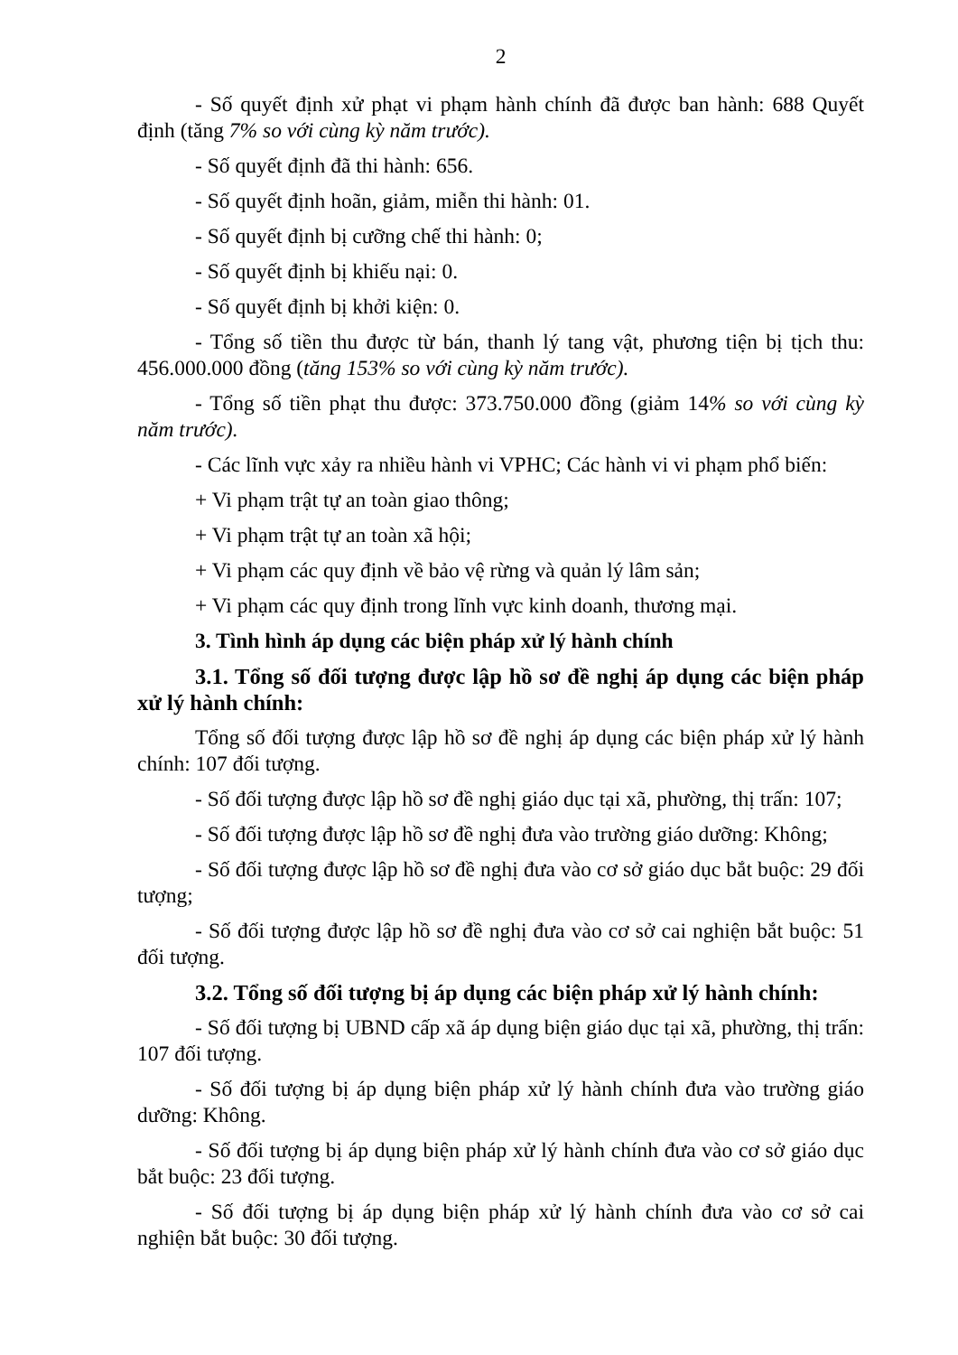2
- Số quyết định xử phạt vi phạm hành chính đã được ban hành: 688 Quyết định (tăng 7% so với cùng kỳ năm trước).
- Số quyết định đã thi hành: 656.
- Số quyết định hoãn, giảm, miễn thi hành: 01.
- Số quyết định bị cưỡng chế thi hành: 0;
- Số quyết định bị khiếu nại: 0.
- Số quyết định bị khởi kiện: 0.
- Tổng số tiền thu được từ bán, thanh lý tang vật, phương tiện bị tịch thu: 456.000.000 đồng (tăng 153% so với cùng kỳ năm trước).
- Tổng số tiền phạt thu được: 373.750.000 đồng (giảm 14% so với cùng kỳ năm trước).
- Các lĩnh vực xảy ra nhiều hành vi VPHC; Các hành vi vi phạm phổ biến:
+ Vi phạm trật tự an toàn giao thông;
+ Vi phạm trật tự an toàn xã hội;
+ Vi phạm các quy định về bảo vệ rừng và quản lý lâm sản;
+ Vi phạm các quy định trong lĩnh vực kinh doanh, thương mại.
3. Tình hình áp dụng các biện pháp xử lý hành chính
3.1. Tổng số đối tượng được lập hồ sơ đề nghị áp dụng các biện pháp xử lý hành chính:
Tổng số đối tượng được lập hồ sơ đề nghị áp dụng các biện pháp xử lý hành chính: 107 đối tượng.
- Số đối tượng được lập hồ sơ đề nghị giáo dục tại xã, phường, thị trấn: 107;
- Số đối tượng được lập hồ sơ đề nghị đưa vào trường giáo dưỡng: Không;
- Số đối tượng được lập hồ sơ đề nghị đưa vào cơ sở giáo dục bắt buộc: 29 đối tượng;
- Số đối tượng được lập hồ sơ đề nghị đưa vào cơ sở cai nghiện bắt buộc: 51 đối tượng.
3.2. Tổng số đối tượng bị áp dụng các biện pháp xử lý hành chính:
- Số đối tượng bị UBND cấp xã áp dụng biện giáo dục tại xã, phường, thị trấn: 107 đối tượng.
- Số đối tượng bị áp dụng biện pháp xử lý hành chính đưa vào trường giáo dưỡng: Không.
- Số đối tượng bị áp dụng biện pháp xử lý hành chính đưa vào cơ sở giáo dục bắt buộc: 23 đối tượng.
- Số đối tượng bị áp dụng biện pháp xử lý hành chính đưa vào cơ sở cai nghiện bắt buộc: 30 đối tượng.